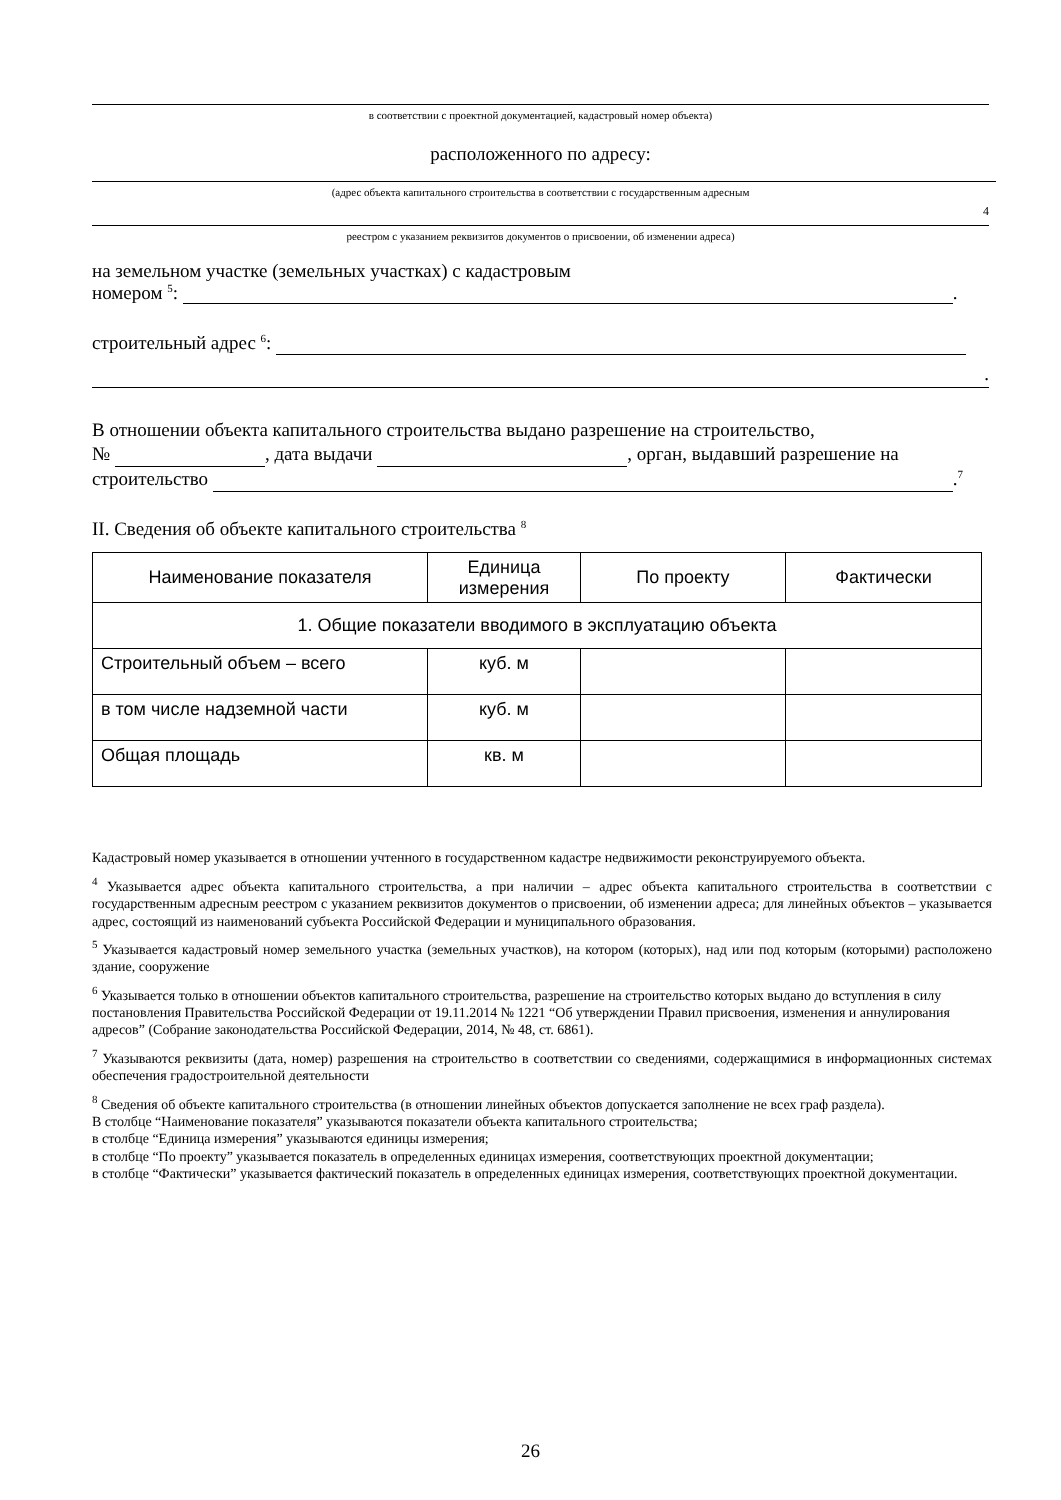в соответствии с проектной документацией, кадастровый номер объекта)
расположенного по адресу:
(адрес объекта капитального строительства в соответствии с государственным адресным
4
реестром с указанием реквизитов документов о присвоении, об изменении адреса)
на земельном участке (земельных участках) с кадастровым
номером <sup>5</sup>: .
строительный адрес <sup>6</sup>:
.
В отношении объекта капитального строительства выдано разрешение на строительство,
№ , дата выдачи , орган, выдавший разрешение на
строительство .<sup>7</sup>
II. Сведения об объекте капитального строительства <sup>8</sup>
| Наименование показателя | Единица измерения | По проекту | Фактически |
| --- | --- | --- | --- |
| 1. Общие показатели вводимого в эксплуатацию объекта | | | |
| Строительный объем – всего | куб. м | | |
| в том числе надземной части | куб. м | | |
| Общая площадь | кв. м | | |
Кадастровый номер указывается в отношении учтенного в государственном кадастре недвижимости реконструируемого объекта.
<sup>4</sup> Указывается адрес объекта капитального строительства, а при наличии – адрес объекта капитального строительства в соответствии с государственным адресным реестром с указанием реквизитов документов о присвоении, об изменении адреса; для линейных объектов – указывается адрес, состоящий из наименований субъекта Российской Федерации и муниципального образования.
<sup>5</sup> Указывается кадастровый номер земельного участка (земельных участков), на котором (которых), над или под которым (которыми) расположено здание, сооружение
<sup>6</sup> Указывается только в отношении объектов капитального строительства, разрешение на строительство которых выдано до вступления в силу постановления Правительства Российской Федерации от 19.11.2014 № 1221 “Об утверждении Правил присвоения, изменения и аннулирования адресов” (Собрание законодательства Российской Федерации, 2014, № 48, ст. 6861).
<sup>7</sup> Указываются реквизиты (дата, номер) разрешения на строительство в соответствии со сведениями, содержащимися в информационных системах обеспечения градостроительной деятельности
<sup>8</sup> Сведения об объекте капитального строительства (в отношении линейных объектов допускается заполнение не всех граф раздела).
В столбце “Наименование показателя” указываются показатели объекта капитального строительства;
в столбце “Единица измерения” указываются единицы измерения;
в столбце “По проекту” указывается показатель в определенных единицах измерения, соответствующих проектной документации;
в столбце “Фактически” указывается фактический показатель в определенных единицах измерения, соответствующих проектной документации.
26